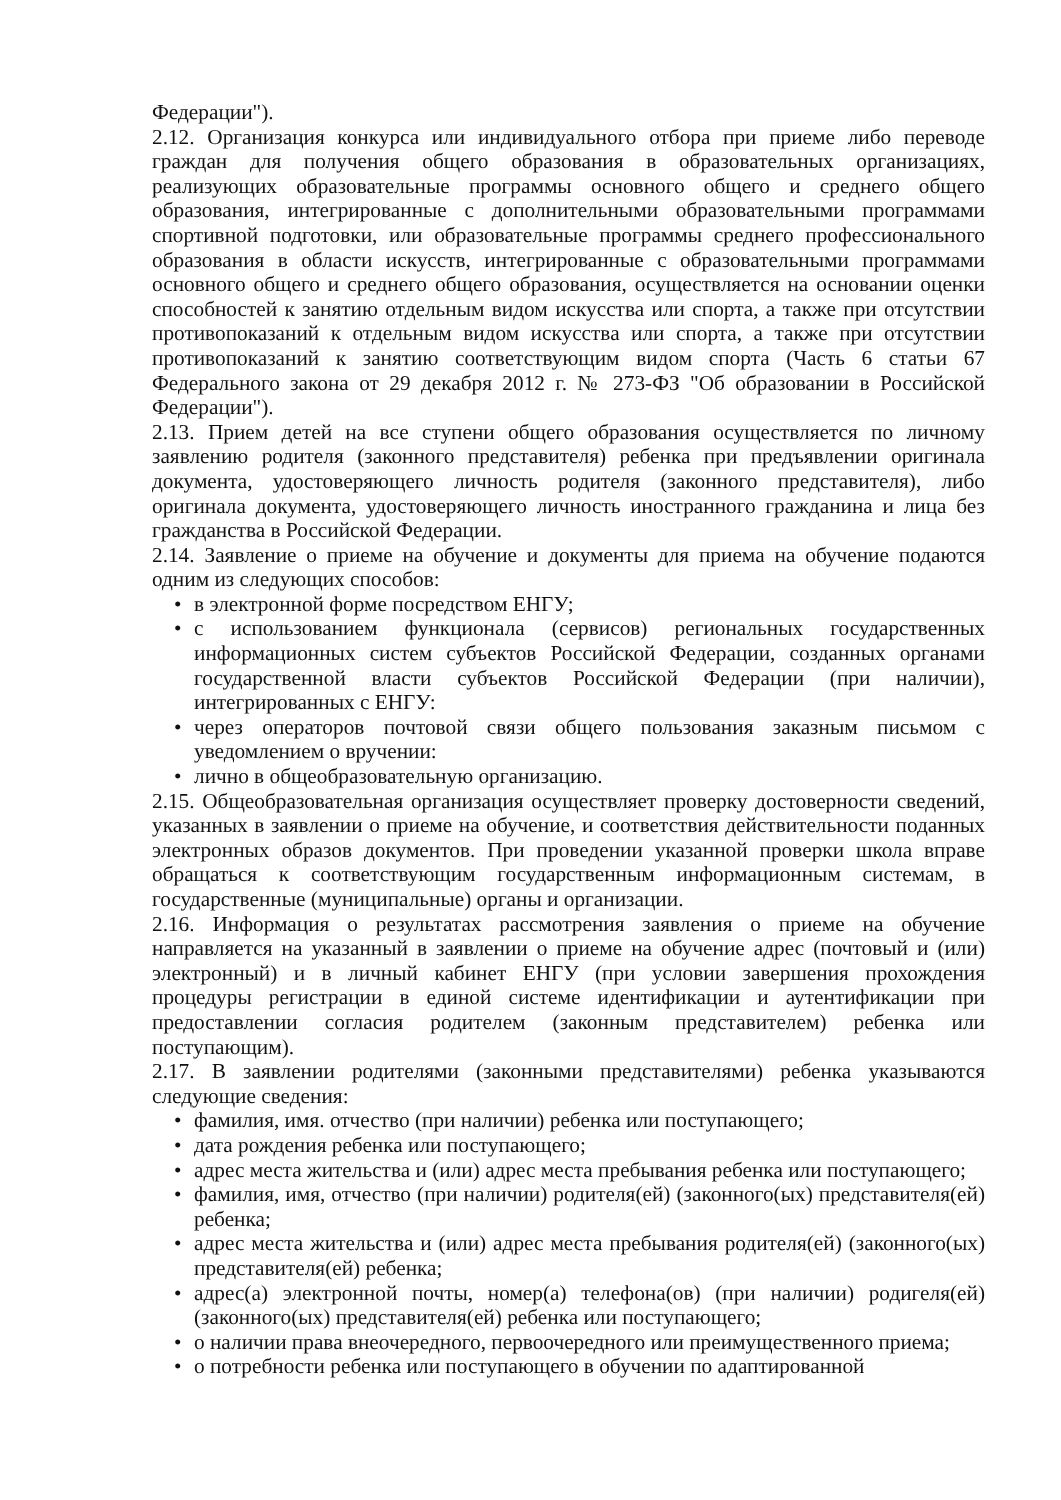Федерации").
2.12. Организация конкурса или индивидуального отбора при приеме либо переводе граждан для получения общего образования в образовательных организациях, реализующих образовательные программы основного общего и среднего общего образования, интегрированные с дополнительными образовательными программами спортивной подготовки, или образовательные программы среднего профессионального образования в области искусств, интегрированные с образовательными программами основного общего и среднего общего образования, осуществляется на основании оценки способностей к занятию отдельным видом искусства или спорта, а также при отсутствии противопоказаний к отдельным видом искусства или спорта, а также при отсутствии противопоказаний к занятию соответствующим видом спорта (Часть 6 статьи 67 Федерального закона от 29 декабря 2012 г. № 273-ФЗ "Об образовании в Российской Федерации").
2.13. Прием детей на все ступени общего образования осуществляется по личному заявлению родителя (законного представителя) ребенка при предъявлении оригинала документа, удостоверяющего личность родителя (законного представителя), либо оригинала документа, удостоверяющего личность иностранного гражданина и лица без гражданства в Российской Федерации.
2.14. Заявление о приеме на обучение и документы для приема на обучение подаются одним из следующих способов:
• в электронной форме посредством ЕНГУ;
• с использованием функционала (сервисов) региональных государственных информационных систем субъектов Российской Федерации, созданных органами государственной власти субъектов Российской Федерации (при наличии), интегрированных с ЕНГУ:
• через операторов почтовой связи общего пользования заказным письмом с уведомлением о вручении:
• лично в общеобразовательную организацию.
2.15. Общеобразовательная организация осуществляет проверку достоверности сведений, указанных в заявлении о приеме на обучение, и соответствия действительности поданных электронных образов документов. При проведении указанной проверки школа вправе обращаться к соответствующим государственным информационным системам, в государственные (муниципальные) органы и организации.
2.16. Информация о результатах рассмотрения заявления о приеме на обучение направляется на указанный в заявлении о приеме на обучение адрес (почтовый и (или) электронный) и в личный кабинет ЕНГУ (при условии завершения прохождения процедуры регистрации в единой системе идентификации и аутентификации при предоставлении согласия родителем (законным представителем) ребенка или поступающим).
2.17. В заявлении родителями (законными представителями) ребенка указываются следующие сведения:
• фамилия, имя. отчество (при наличии) ребенка или поступающего;
• дата рождения ребенка или поступающего;
• адрес места жительства и (или) адрес места пребывания ребенка или поступающего;
• фамилия, имя, отчество (при наличии) родителя(ей) (законного(ых) представителя(ей) ребенка;
• адрес места жительства и (или) адрес места пребывания родителя(ей) (законного(ых) представителя(ей) ребенка;
• адрес(а) электронной почты, номер(а) телефона(ов) (при наличии) родигеля(ей) (законного(ых) представителя(ей) ребенка или поступающего;
• о наличии права внеочередного, первоочередного или преимущественного приема;
• о потребности ребенка или поступающего в обучении по адаптированной